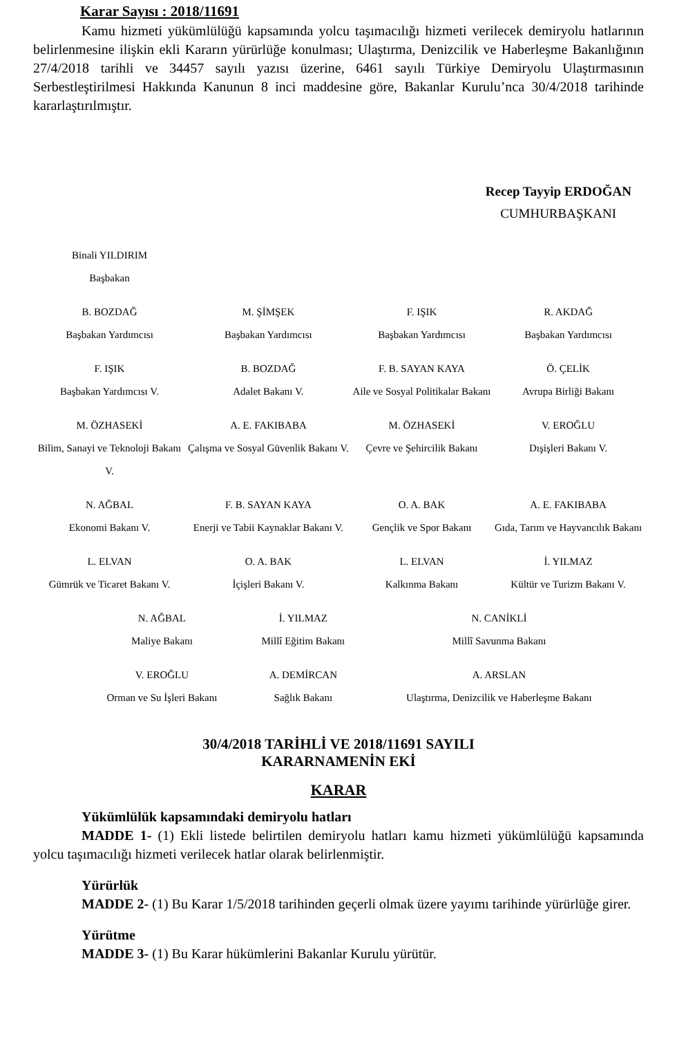Karar Sayısı : 2018/11691
Kamu hizmeti yükümlülüğü kapsamında yolcu taşımacılığı hizmeti verilecek demiryolu hatlarının belirlenmesine ilişkin ekli Kararın yürürlüğe konulması; Ulaştırma, Denizcilik ve Haberleşme Bakanlığının 27/4/2018 tarihli ve 34457 sayılı yazısı üzerine, 6461 sayılı Türkiye Demiryolu Ulaştırmasının Serbestleştirilmesi Hakkında Kanunun 8 inci maddesine göre, Bakanlar Kurulu’nca 30/4/2018 tarihinde kararlaştırılmıştır.
Recep Tayyip ERDOĞAN
CUMHURBAŞKANI
| Binali YILDIRIM Başbakan | | | |
| B. BOZDAĞ Başbakan Yardımcısı | M. ŞİMŞEK Başbakan Yardımcısı | F. IŞIK Başbakan Yardımcısı | R. AKDAĞ Başbakan Yardımcısı |
| F. IŞIK Başbakan Yardımcısı V. | B. BOZDAĞ Adalet Bakanı V. | F. B. SAYAN KAYA Aile ve Sosyal Politikalar Bakanı | Ö. ÇELİK Avrupa Birliği Bakanı |
| M. ÖZHASEKİ Bilim, Sanayi ve Teknoloji Bakanı V. | A. E. FAKIBABA Çalışma ve Sosyal Güvenlik Bakanı V. | M. ÖZHASEKİ Çevre ve Şehircilik Bakanı | V. EROĞLU Dışişleri Bakanı V. |
| N. AĞBAL Ekonomi Bakanı V. | F. B. SAYAN KAYA Enerji ve Tabii Kaynaklar Bakanı V. | O. A. BAK Gençlik ve Spor Bakanı | A. E. FAKIBABA Gıda, Tarım ve Hayvancılık Bakanı |
| L. ELVAN Gümrük ve Ticaret Bakanı V. | O. A. BAK İçişleri Bakanı V. | L. ELVAN Kalkınma Bakanı | İ. YILMAZ Kültür ve Turizm Bakanı V. |
| N. AĞBAL Maliye Bakanı | İ. YILMAZ Millî Eğitim Bakanı | N. CANİKLİ Millî Savunma Bakanı |
| V. EROĞLU Orman ve Su İşleri Bakanı | A. DEMİRCAN Sağlık Bakanı | A. ARSLAN Ulaştırma, Denizcilik ve Haberleşme Bakanı |
30/4/2018 TARİHLİ VE 2018/11691 SAYILI
KARARNAMENİN EKİ
KARAR
Yükümlülük kapsamındaki demiryolu hatları
MADDE 1- (1) Ekli listede belirtilen demiryolu hatları kamu hizmeti yükümlülüğü kapsamında yolcu taşımacılığı hizmeti verilecek hatlar olarak belirlenmiştir.
Yürürlük
MADDE 2- (1) Bu Karar 1/5/2018 tarihinden geçerli olmak üzere yayımı tarihinde yürürlüğe girer.
Yürütme
MADDE 3- (1) Bu Karar hükümlerini Bakanlar Kurulu yürütür.